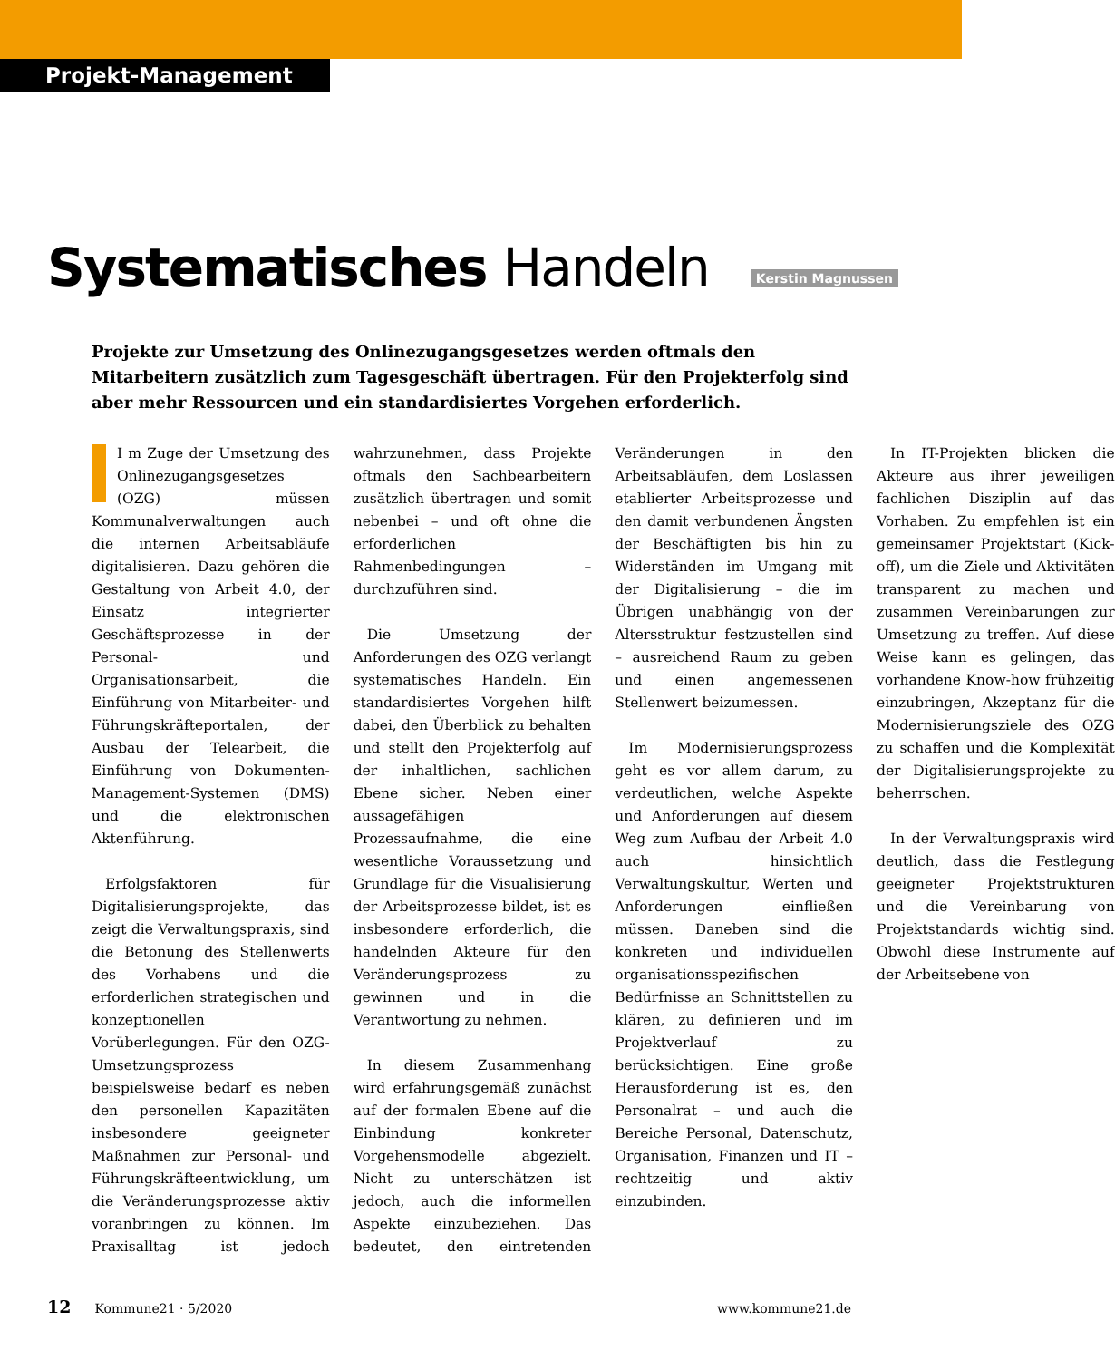Projekt-Management
Systematisches Handeln
Kerstin Magnussen
Projekte zur Umsetzung des Onlinezugangsgesetzes werden oftmals den Mitarbeitern zusätzlich zum Tagesgeschäft übertragen. Für den Projekterfolg sind aber mehr Ressourcen und ein standardisiertes Vorgehen erforderlich.
I m Zuge der Umsetzung des Onlinezugangsgesetzes (OZG) müssen Kommunalverwaltungen auch die internen Arbeitsabläufe digitalisieren. Dazu gehören die Gestaltung von Arbeit 4.0, der Einsatz integrierter Geschäftsprozesse in der Personal- und Organisationsarbeit, die Einführung von Mitarbeiter- und Führungskräfteportalen, der Ausbau der Telearbeit, die Einführung von Dokumenten-Management-Systemen (DMS) und die elektronischen Aktenführung.
Erfolgsfaktoren für Digitalisierungsprojekte, das zeigt die Verwaltungspraxis, sind die Betonung des Stellenwerts des Vorhabens und die erforderlichen strategischen und konzeptionellen Vorüberlegungen. Für den OZG-Umsetzungsprozess beispielsweise bedarf es neben den personellen Kapazitäten insbesondere geeigneter Maßnahmen zur Personal- und Führungskräfteentwicklung, um die Veränderungsprozesse aktiv voranbringen zu können. Im Praxisalltag ist jedoch wahrzunehmen, dass Projekte oftmals den Sachbearbeitern zusätzlich übertragen und somit nebenbei – und oft ohne die erforderlichen Rahmenbedingungen – durchzuführen sind.
Die Umsetzung der Anforderungen des OZG verlangt systematisches Handeln. Ein standardisiertes Vorgehen hilft dabei, den Überblick zu behalten und stellt den Projekterfolg auf der inhaltlichen, sachlichen Ebene sicher. Neben einer aussagefähigen Prozessaufnahme, die eine wesentliche Voraussetzung und Grundlage für die Visualisierung der Arbeitsprozesse bildet, ist es insbesondere erforderlich, die handelnden Akteure für den Veränderungsprozess zu gewinnen und in die Verantwortung zu nehmen.
In diesem Zusammenhang wird erfahrungsgemäß zunächst auf der formalen Ebene auf die Einbindung konkreter Vorgehensmodelle abgezielt. Nicht zu unterschätzen ist jedoch, auch die informellen Aspekte einzubeziehen. Das bedeutet, den eintretenden Veränderungen in den Arbeitsabläufen, dem Loslassen etablierter Arbeitsprozesse und den damit verbundenen Ängsten der Beschäftigten bis hin zu Widerständen im Umgang mit der Digitalisierung – die im Übrigen unabhängig von der Altersstruktur festzustellen sind – ausreichend Raum zu geben und einen angemessenen Stellenwert beizumessen.
Im Modernisierungsprozess geht es vor allem darum, zu verdeutlichen, welche Aspekte und Anforderungen auf diesem Weg zum Aufbau der Arbeit 4.0 auch hinsichtlich Verwaltungskultur, Werten und Anforderungen einfließen müssen. Daneben sind die konkreten und individuellen organisationsspezifischen Bedürfnisse an Schnittstellen zu klären, zu definieren und im Projektverlauf zu berücksichtigen. Eine große Herausforderung ist es, den Personalrat – und auch die Bereiche Personal, Datenschutz, Organisation, Finanzen und IT – rechtzeitig und aktiv einzubinden.
In IT-Projekten blicken die Akteure aus ihrer jeweiligen fachlichen Disziplin auf das Vorhaben. Zu empfehlen ist ein gemeinsamer Projektstart (Kick-off), um die Ziele und Aktivitäten transparent zu machen und zusammen Vereinbarungen zur Umsetzung zu treffen. Auf diese Weise kann es gelingen, das vorhandene Know-how frühzeitig einzubringen, Akzeptanz für die Modernisierungsziele des OZG zu schaffen und die Komplexität der Digitalisierungsprojekte zu beherrschen.
In der Verwaltungspraxis wird deutlich, dass die Festlegung geeigneter Projektstrukturen und die Vereinbarung von Projektstandards wichtig sind. Obwohl diese Instrumente auf der Arbeitsebene von
12 Kommune21 · 5/2020 www.kommune21.de